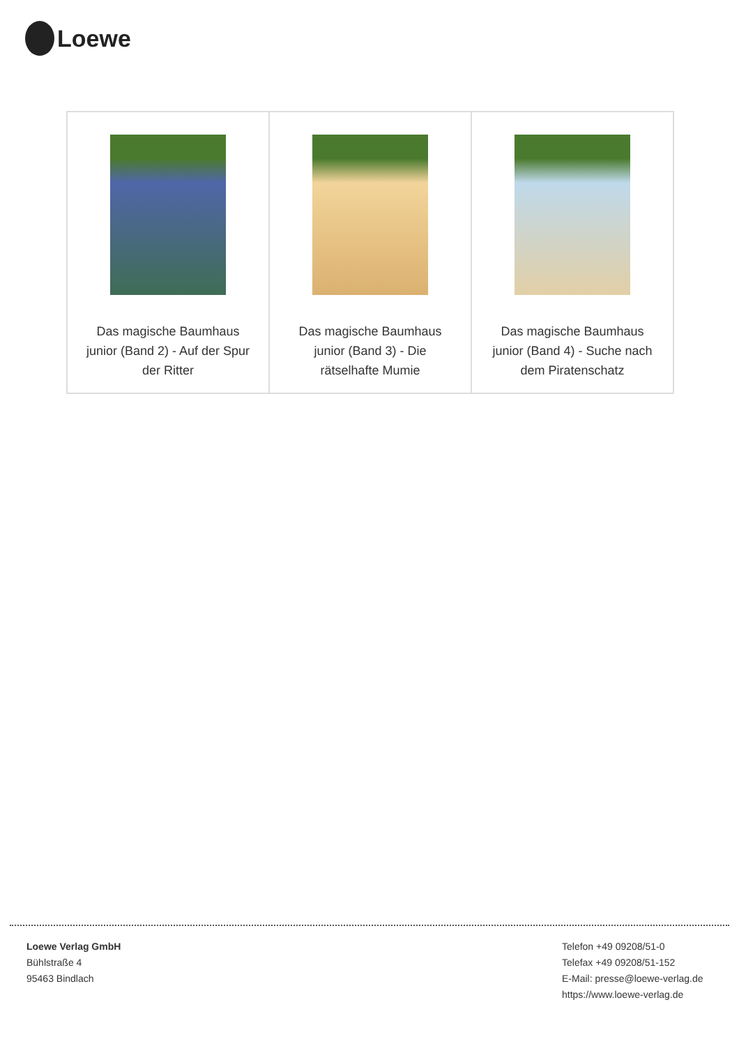Loewe
| Das magische Baumhaus junior (Band 2) - Auf der Spur der Ritter | Das magische Baumhaus junior (Band 3) - Die rätselhafte Mumie | Das magische Baumhaus junior (Band 4) - Suche nach dem Piratenschatz |
Loewe Verlag GmbH
Bühlstraße 4
95463 Bindlach
Telefon +49 09208/51-0
Telefax +49 09208/51-152
E-Mail: presse@loewe-verlag.de
https://www.loewe-verlag.de